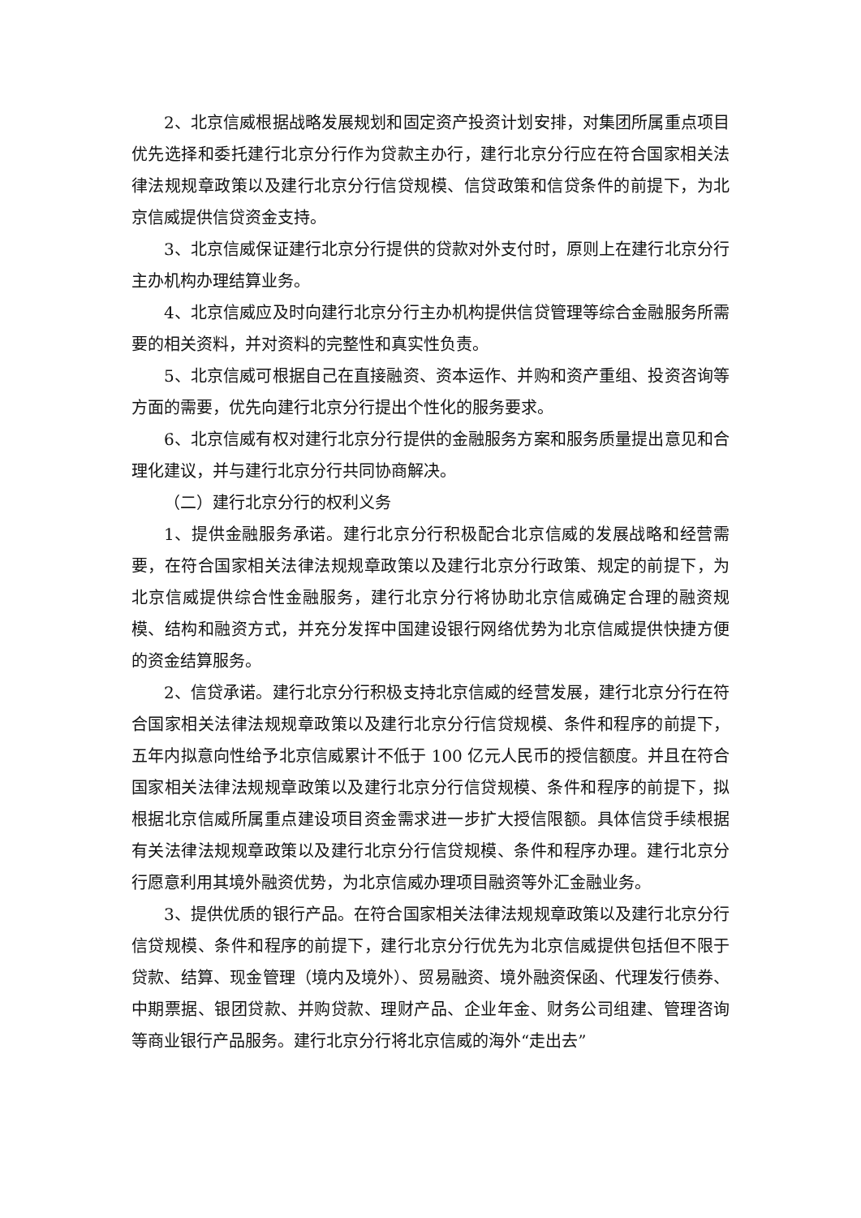2、北京信威根据战略发展规划和固定资产投资计划安排，对集团所属重点项目优先选择和委托建行北京分行作为贷款主办行，建行北京分行应在符合国家相关法律法规规章政策以及建行北京分行信贷规模、信贷政策和信贷条件的前提下，为北京信威提供信贷资金支持。
3、北京信威保证建行北京分行提供的贷款对外支付时，原则上在建行北京分行主办机构办理结算业务。
4、北京信威应及时向建行北京分行主办机构提供信贷管理等综合金融服务所需要的相关资料，并对资料的完整性和真实性负责。
5、北京信威可根据自己在直接融资、资本运作、并购和资产重组、投资咨询等方面的需要，优先向建行北京分行提出个性化的服务要求。
6、北京信威有权对建行北京分行提供的金融服务方案和服务质量提出意见和合理化建议，并与建行北京分行共同协商解决。
（二）建行北京分行的权利义务
1、提供金融服务承诺。建行北京分行积极配合北京信威的发展战略和经营需要，在符合国家相关法律法规规章政策以及建行北京分行政策、规定的前提下，为北京信威提供综合性金融服务，建行北京分行将协助北京信威确定合理的融资规模、结构和融资方式，并充分发挥中国建设银行网络优势为北京信威提供快捷方便的资金结算服务。
2、信贷承诺。建行北京分行积极支持北京信威的经营发展，建行北京分行在符合国家相关法律法规规章政策以及建行北京分行信贷规模、条件和程序的前提下，五年内拟意向性给予北京信威累计不低于 100 亿元人民币的授信额度。并且在符合国家相关法律法规规章政策以及建行北京分行信贷规模、条件和程序的前提下，拟根据北京信威所属重点建设项目资金需求进一步扩大授信限额。具体信贷手续根据有关法律法规规章政策以及建行北京分行信贷规模、条件和程序办理。建行北京分行愿意利用其境外融资优势，为北京信威办理项目融资等外汇金融业务。
3、提供优质的银行产品。在符合国家相关法律法规规章政策以及建行北京分行信贷规模、条件和程序的前提下，建行北京分行优先为北京信威提供包括但不限于贷款、结算、现金管理（境内及境外）、贸易融资、境外融资保函、代理发行债券、中期票据、银团贷款、并购贷款、理财产品、企业年金、财务公司组建、管理咨询等商业银行产品服务。建行北京分行将北京信威的海外“走出去”